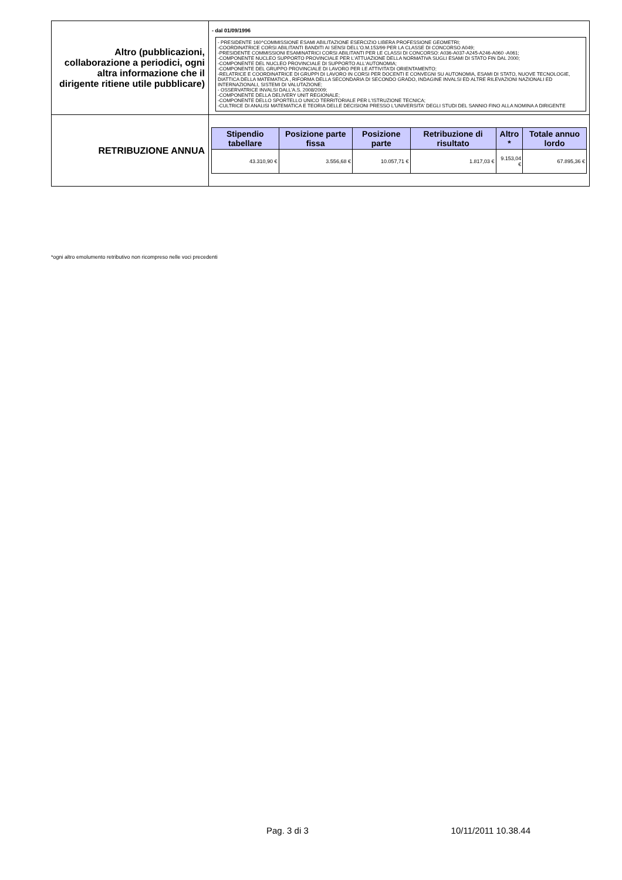| Altro (pubblicazioni, collaborazione a periodici, ogni altra informazione che il dirigente ritiene utile pubblicare) | - dal 01/09/1996 - PRESIDENTE 160^COMMISSIONE ESAMI ABILITAZIONE ESERCIZIO LIBERA PROFESSIONE GEOMETRI; -COORDINATRICE CORSI ABILITANTI BANDITI AI SENSI DELL'O.M.153/99 PER LA CLASSE DI CONCORSO A049; -PRESIDENTE COMMISSIONI ESAMINATRICI CORSI ABILITANTI PER LE CLASSI DI CONCORSO: A036-A037-A245-A246-A060 -A061; -COMPONENTE NUCLEO SUPPORTO PROVINCIALE PER L'ATTUAZIONE DELLA NORMATIVA SUGLI ESAMI DI STATO FIN DAL 2000; -COMPONENTE DEL NUCLEO PROVINCIALE DI SUPPORTO ALL'AUTONOMIA; -COMPONENTE DEL GRUPPO PROVINCIALE DI LAVORO PER LE ATTIVITA'DI ORIENTAMENTO; -RELATRICE E COORDINATRICE DI GRUPPI DI LAVORO IN CORSI PER DOCENTI E CONVEGNI SU AUTONOMIA, ESAMI DI STATO, NUOVE TECNOLOGIE, DIATTICA DELLA MATEMATICA , RIFORMA DELLA SECONDARIA DI SECONDO GRADO, INDAGINE INVALSI ED ALTRE RILEVAZIONI NAZIONALI ED INTERNAZIONALI, SISTEMI DI VALUTAZIONE; - OSSERVATRICE INVALSI DALL'A.S. 2008/2009; -COMPONENTE DELLA DELIVERY UNIT REGIONALE; -COMPONENTE DELLO SPORTELLO UNICO TERRITORIALE PER L'ISTRUZIONE TECNICA; -CULTRICE DI ANALISI MATEMATICA E TEORIA DELLE DECISIONI PRESSO L'UNIVERSITA' DEGLI STUDI DEL SANNIO FINO ALLA NOMINA A DIRIGENTE |
| RETRIBUZIONE ANNUA | / Stipendio tabellare / Posizione parte fissa / Posizione parte / Retribuzione di risultato / Altro * / Totale annuo lordo / / --- / --- / --- / --- / --- / --- / / 43.310,90 € / 3.556,68 € / 10.057,71 € / 1.817,03 € / 9.153,04 € / 67.895,36 € / |
*ogni altro emolumento retributivo non ricompreso nelle voci precedenti
Pag. 3 di 3 10/11/2011 10.38.44